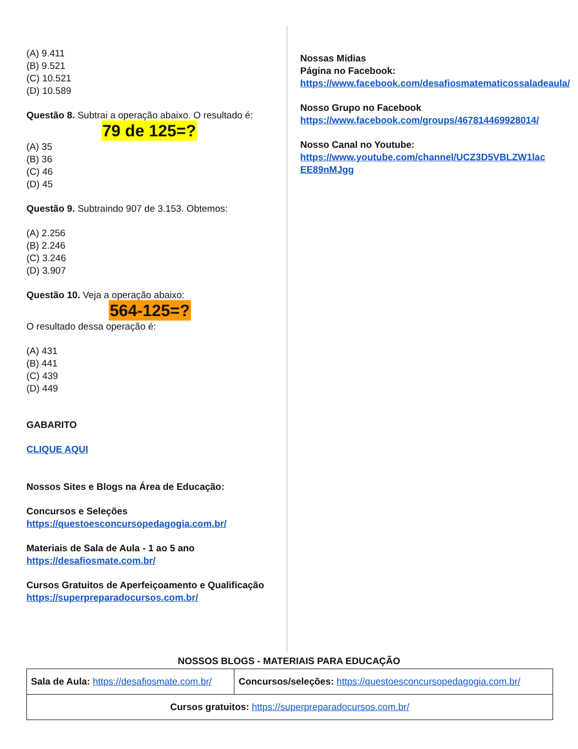(A) 9.411
(B) 9.521
(C) 10.521
(D) 10.589
Questão 8. Subtrai a operação abaixo. O resultado é:
79 de 125=?
(A) 35
(B) 36
(C) 46
(D) 45
Questão 9. Subtraindo 907 de 3.153. Obtemos:
(A) 2.256
(B) 2.246
(C) 3.246
(D) 3.907
Questão 10. Veja a operação abaixo:
564-125=?
O resultado dessa operação é:
(A) 431
(B) 441
(C) 439
(D) 449
GABARITO
CLIQUE AQUI
Nossos Sites e Blogs na Área de Educação:
Concursos e Seleções
https://questoesconcursopedagogia.com.br/
Materiais de Sala de Aula - 1 ao 5 ano
https://desafiosmate.com.br/
Cursos Gratuitos de Aperfeiçoamento e Qualificação
https://superpreparadocursos.com.br/
Nossas Mídias
Página no Facebook:
https://www.facebook.com/desafiosmatematicossaladeaula/
Nosso Grupo no Facebook
https://www.facebook.com/groups/467814469928014/
Nosso Canal no Youtube:
https://www.youtube.com/channel/UCZ3D5VBLZW1lacEE89nMJgg
NOSSOS BLOGS - MATERIAIS PARA EDUCAÇÃO
| Sala de Aula: https://desafiosmate.com.br/ | Concursos/seleções: https://questoesconcursopedagogia.com.br/ |
| Cursos gratuitos: https://superpreparadocursos.com.br/ | |